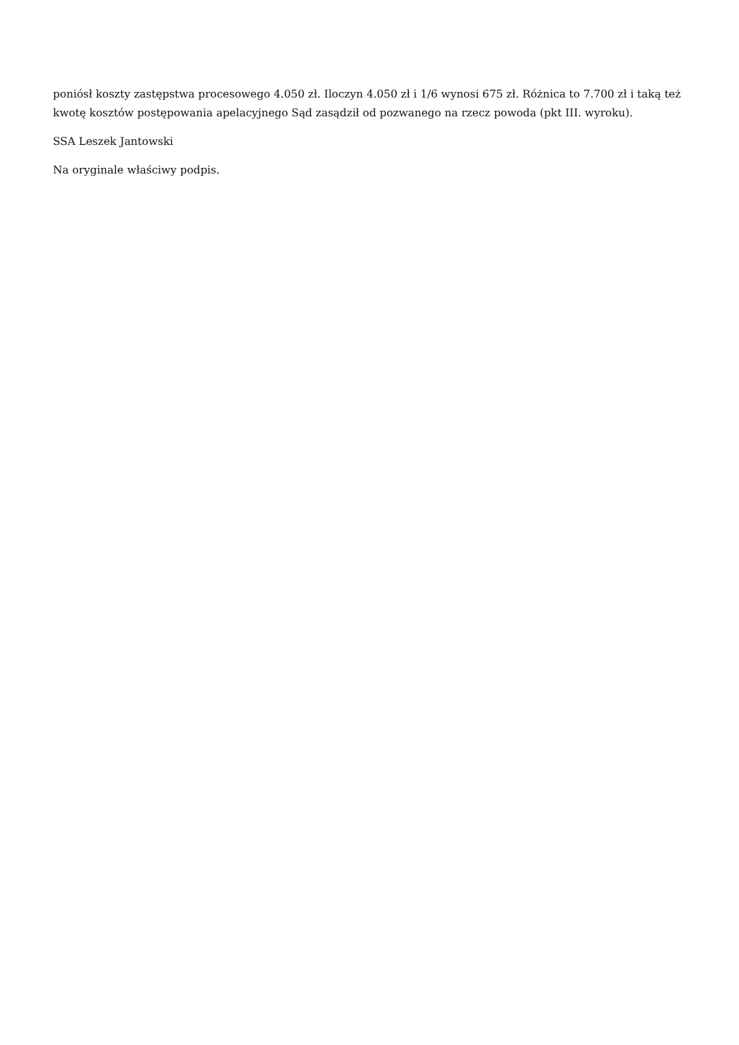poniósł koszty zastępstwa procesowego 4.050 zł. Iloczyn 4.050 zł i 1/6 wynosi 675 zł. Różnica to 7.700 zł i taką też kwotę kosztów postępowania apelacyjnego Sąd zasądził od pozwanego na rzecz powoda (pkt III. wyroku).
SSA Leszek Jantowski
Na oryginale właściwy podpis.